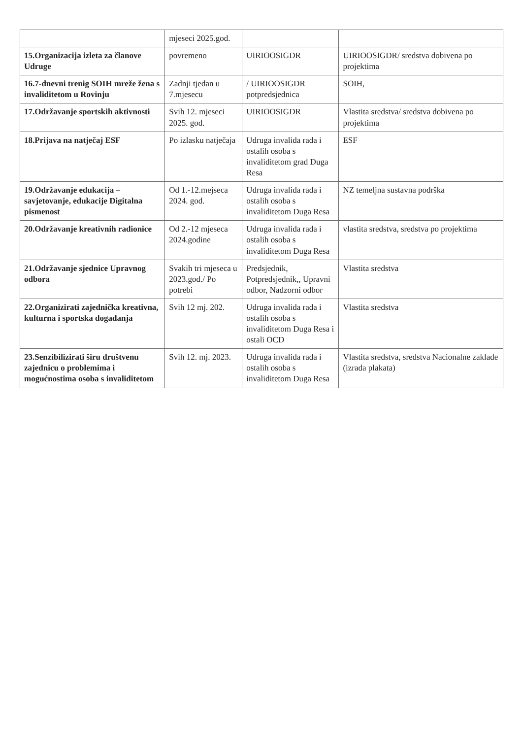| | mjeseci 2025.god. | | |
| 15.Organizacija izleta za članove Udruge | povremeno | UIRIOOSIGDR | UIRIOOSIGDR/ sredstva dobivena po projektima |
| 16.7-dnevni trenig SOIH mreže žena s invaliditetom u Rovinju | Zadnji tjedan u 7.mjesecu | / UIRIOOSIGDR potpredsjednica | SOIH, |
| 17.Održavanje sportskih aktivnosti | Svih 12. mjeseci 2025. god. | UIRIOOSIGDR | Vlastita sredstva/ sredstva dobivena po projektima |
| 18.Prijava na natječaj ESF | Po izlasku natječaja | Udruga invalida rada i ostalih osoba s invaliditetom grad Duga Resa | ESF |
| 19.Održavanje edukacija – savjetovanje, edukacije Digitalna pismenost | Od 1.-12.mejseca 2024. god. | Udruga invalida rada i ostalih osoba s invaliditetom Duga Resa | NZ temeljna sustavna podrška |
| 20.Održavanje kreativnih radionice | Od 2.-12 mjeseca 2024.godine | Udruga invalida rada i ostalih osoba s invaliditetom Duga Resa | vlastita sredstva, sredstva po projektima |
| 21.Održavanje sjednice Upravnog odbora | Svakih tri mjeseca u 2023.god./ Po potrebi | Predsjednik, Potpredsjednik,, Upravni odbor, Nadzorni odbor | Vlastita sredstva |
| 22.Organizirati zajednička kreativna, kulturna i sportska događanja | Svih 12 mj. 202. | Udruga invalida rada i ostalih osoba s invaliditetom Duga Resa i ostali OCD | Vlastita sredstva |
| 23.Senzibilizirati širu društvenu zajednicu o problemima i mogućnostima osoba s invaliditetom | Svih 12. mj. 2023. | Udruga invalida rada i ostalih osoba s invaliditetom Duga Resa | Vlastita sredstva, sredstva Nacionalne zaklade (izrada plakata) |